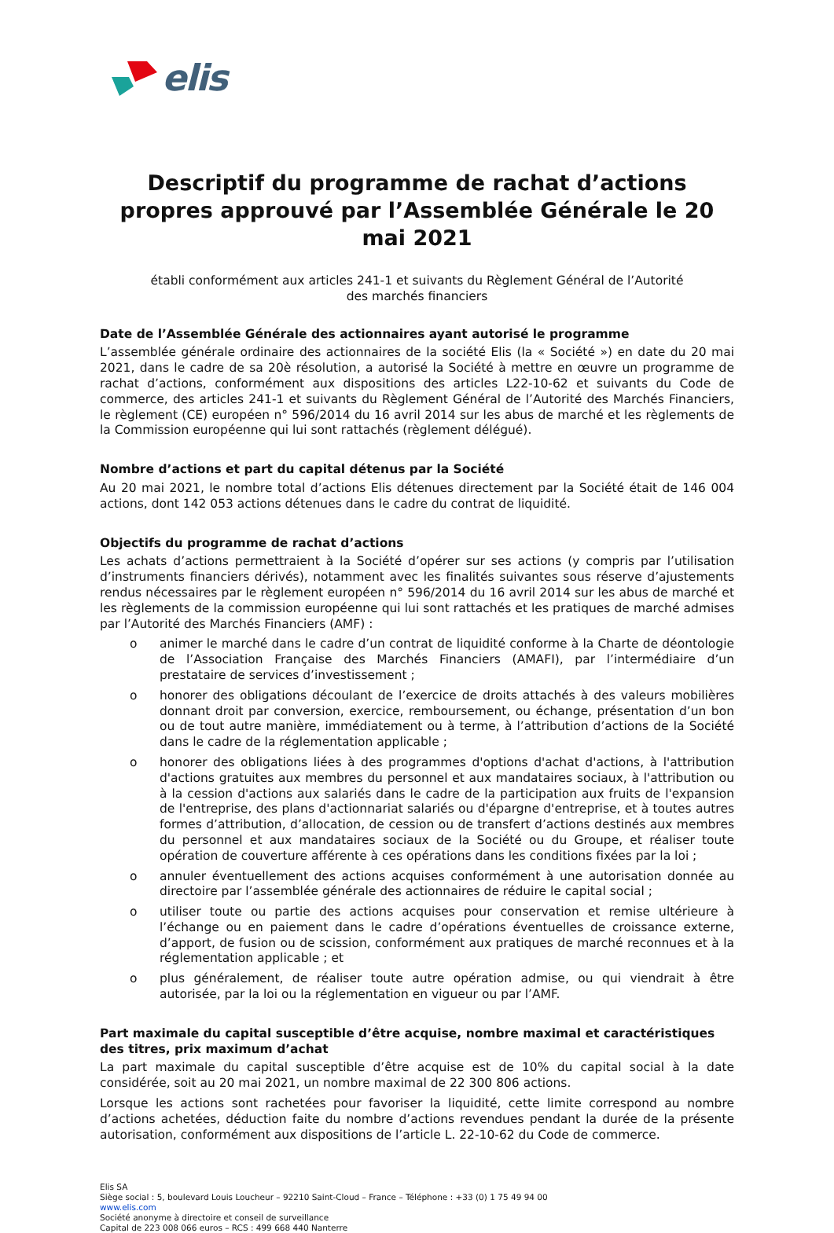elis
Descriptif du programme de rachat d’actions propres approuvé par l’Assemblée Générale le 20 mai 2021
établi conformément aux articles 241-1 et suivants du Règlement Général de l’Autorité
des marchés financiers
Date de l’Assemblée Générale des actionnaires ayant autorisé le programme
L’assemblée générale ordinaire des actionnaires de la société Elis (la « Société ») en date du 20 mai 2021, dans le cadre de sa 20è résolution, a autorisé la Société à mettre en œuvre un programme de rachat d’actions, conformément aux dispositions des articles L22-10-62 et suivants du Code de commerce, des articles 241-1 et suivants du Règlement Général de l’Autorité des Marchés Financiers, le règlement (CE) européen n° 596/2014 du 16 avril 2014 sur les abus de marché et les règlements de la Commission européenne qui lui sont rattachés (règlement délégué).
Nombre d’actions et part du capital détenus par la Société
Au 20 mai 2021, le nombre total d’actions Elis détenues directement par la Société était de 146 004 actions, dont 142 053 actions détenues dans le cadre du contrat de liquidité.
Objectifs du programme de rachat d’actions
Les achats d’actions permettraient à la Société d’opérer sur ses actions (y compris par l’utilisation d’instruments financiers dérivés), notamment avec les finalités suivantes sous réserve d’ajustements rendus nécessaires par le règlement européen n° 596/2014 du 16 avril 2014 sur les abus de marché et les règlements de la commission européenne qui lui sont rattachés et les pratiques de marché admises par l’Autorité des Marchés Financiers (AMF) :
o animer le marché dans le cadre d’un contrat de liquidité conforme à la Charte de déontologie de l’Association Française des Marchés Financiers (AMAFI), par l’intermédiaire d’un prestataire de services d’investissement ;
o honorer des obligations découlant de l’exercice de droits attachés à des valeurs mobilières donnant droit par conversion, exercice, remboursement, ou échange, présentation d’un bon ou de tout autre manière, immédiatement ou à terme, à l’attribution d’actions de la Société dans le cadre de la réglementation applicable ;
o honorer des obligations liées à des programmes d'options d'achat d'actions, à l'attribution d'actions gratuites aux membres du personnel et aux mandataires sociaux, à l'attribution ou à la cession d'actions aux salariés dans le cadre de la participation aux fruits de l'expansion de l'entreprise, des plans d'actionnariat salariés ou d'épargne d'entreprise, et à toutes autres formes d’attribution, d’allocation, de cession ou de transfert d’actions destinés aux membres du personnel et aux mandataires sociaux de la Société ou du Groupe, et réaliser toute opération de couverture afférente à ces opérations dans les conditions fixées par la loi ;
o annuler éventuellement des actions acquises conformément à une autorisation donnée au directoire par l’assemblée générale des actionnaires de réduire le capital social ;
o utiliser toute ou partie des actions acquises pour conservation et remise ultérieure à l’échange ou en paiement dans le cadre d’opérations éventuelles de croissance externe, d’apport, de fusion ou de scission, conformément aux pratiques de marché reconnues et à la réglementation applicable ; et
o plus généralement, de réaliser toute autre opération admise, ou qui viendrait à être autorisée, par la loi ou la réglementation en vigueur ou par l’AMF.
Part maximale du capital susceptible d’être acquise, nombre maximal et caractéristiques des titres, prix maximum d’achat
La part maximale du capital susceptible d’être acquise est de 10% du capital social à la date considérée, soit au 20 mai 2021, un nombre maximal de 22 300 806 actions.
Lorsque les actions sont rachetées pour favoriser la liquidité, cette limite correspond au nombre d’actions achetées, déduction faite du nombre d’actions revendues pendant la durée de la présente autorisation, conformément aux dispositions de l’article L. 22-10-62 du Code de commerce.
Elis SA
Siège social : 5, boulevard Louis Loucheur – 92210 Saint-Cloud – France – Téléphone : +33 (0) 1 75 49 94 00
www.elis.com
Société anonyme à directoire et conseil de surveillance
Capital de 223 008 066 euros – RCS : 499 668 440 Nanterre